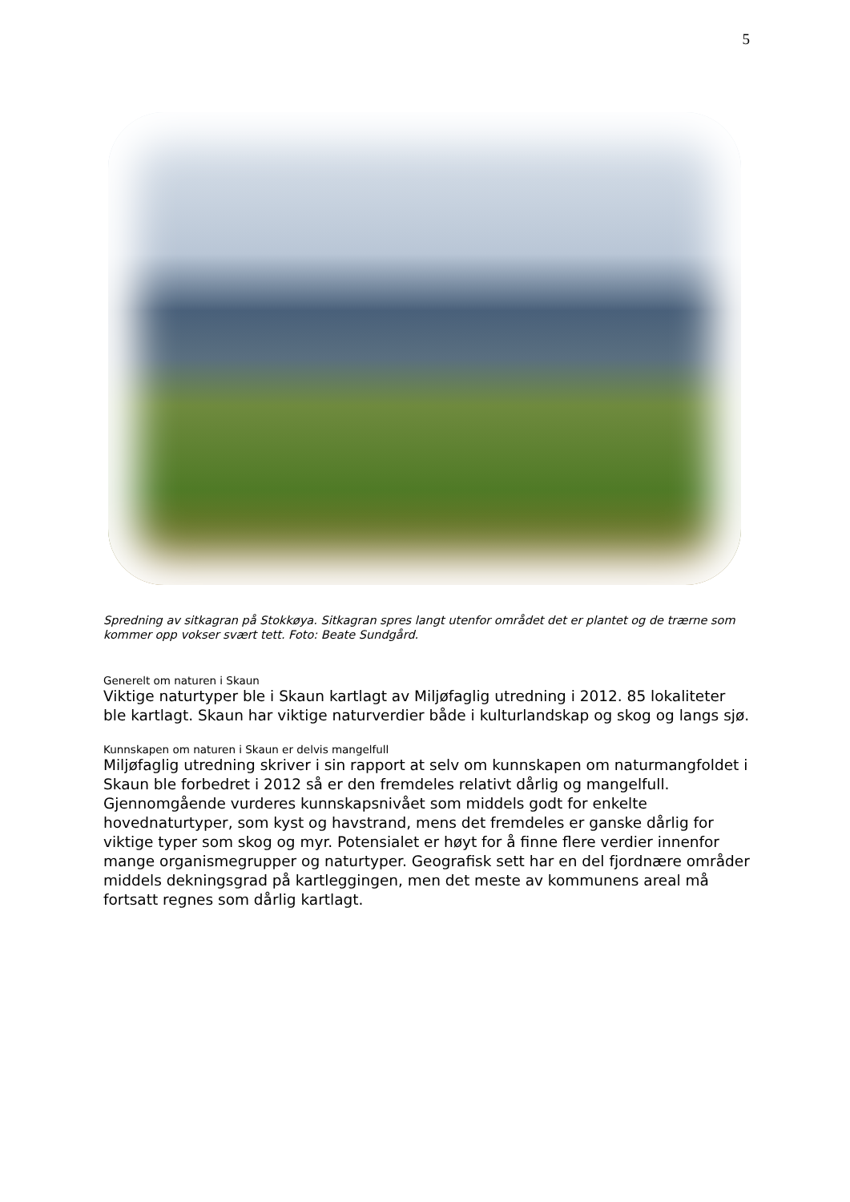5
Spredning av sitkagran på Stokkøya. Sitkagran spres langt utenfor området det er plantet og de trærne som kommer opp vokser svært tett. Foto: Beate Sundgård.
Generelt om naturen i Skaun
Viktige naturtyper ble i Skaun kartlagt av Miljøfaglig utredning i 2012. 85 lokaliteter ble kartlagt. Skaun har viktige naturverdier både i kulturlandskap og skog og langs sjø.
Kunnskapen om naturen i Skaun er delvis mangelfull
Miljøfaglig utredning skriver i sin rapport at selv om kunnskapen om naturmangfoldet i Skaun ble forbedret i 2012 så er den fremdeles relativt dårlig og mangelfull. Gjennomgående vurderes kunnskapsnivået som middels godt for enkelte hovednaturtyper, som kyst og havstrand, mens det fremdeles er ganske dårlig for viktige typer som skog og myr. Potensialet er høyt for å finne flere verdier innenfor mange organismegrupper og naturtyper. Geografisk sett har en del fjordnære områder middels dekningsgrad på kartleggingen, men det meste av kommunens areal må fortsatt regnes som dårlig kartlagt.